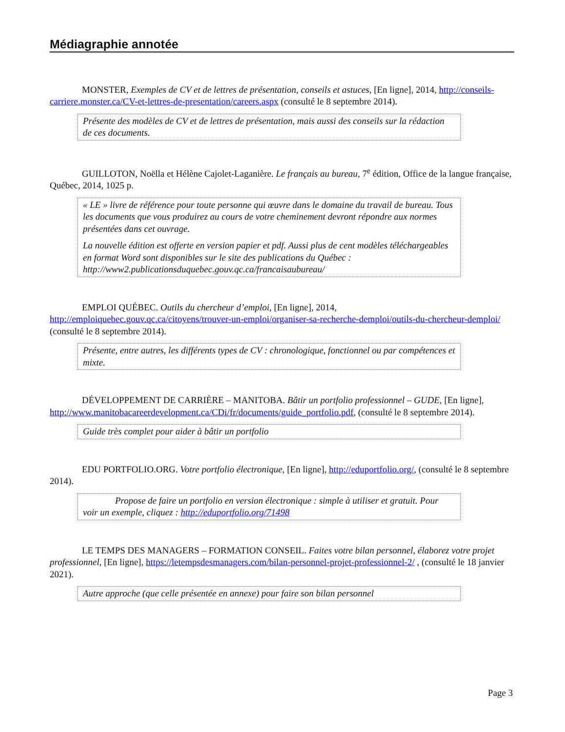Médiagraphie annotée
MONSTER, Exemples de CV et de lettres de présentation, conseils et astuces, [En ligne], 2014, http://conseils-carriere.monster.ca/CV-et-lettres-de-presentation/careers.aspx (consulté le 8 septembre 2014).
Présente des modèles de CV et de lettres de présentation, mais aussi des conseils sur la rédaction de ces documents.
GUILLOTON, Noëlla et Hélène Cajolet-Laganière. Le français au bureau, 7<sup>e</sup> édition, Office de la langue française, Québec, 2014, 1025 p.
« LE » livre de référence pour toute personne qui œuvre dans le domaine du travail de bureau. Tous les documents que vous produirez au cours de votre cheminement devront répondre aux normes présentées dans cet ouvrage.
La nouvelle édition est offerte en version papier et pdf. Aussi plus de cent modèles téléchargeables en format Word sont disponibles sur le site des publications du Québec : http://www2.publicationsduquebec.gouv.qc.ca/francaisaubureau/
EMPLOI QUÉBEC. Outils du chercheur d’emploi, [En ligne], 2014, http://emploiquebec.gouv.qc.ca/citoyens/trouver-un-emploi/organiser-sa-recherche-demploi/outils-du-chercheur-demploi/ (consulté le 8 septembre 2014).
Présente, entre autres, les différents types de CV : chronologique, fonctionnel ou par compétences et mixte.
DÉVELOPPEMENT DE CARRIÈRE – MANITOBA. Bâtir un portfolio professionnel – GUDE, [En ligne], http://www.manitobacareerdevelopment.ca/CDi/fr/documents/guide_portfolio.pdf, (consulté le 8 septembre 2014).
Guide très complet pour aider à bâtir un portfolio
EDU PORTFOLIO.ORG. Votre portfolio électronique, [En ligne], http://eduportfolio.org/, (consulté le 8 septembre 2014).
Propose de faire un portfolio en version électronique : simple à utiliser et gratuit. Pour voir un exemple, cliquez : http://eduportfolio.org/71498
LE TEMPS DES MANAGERS – FORMATION CONSEIL. Faites votre bilan personnel, élaborez votre projet professionnel, [En ligne], https://letempsdesmanagers.com/bilan-personnel-projet-professionnel-2/ , (consulté le 18 janvier 2021).
Autre approche (que celle présentée en annexe) pour faire son bilan personnel
Page 3